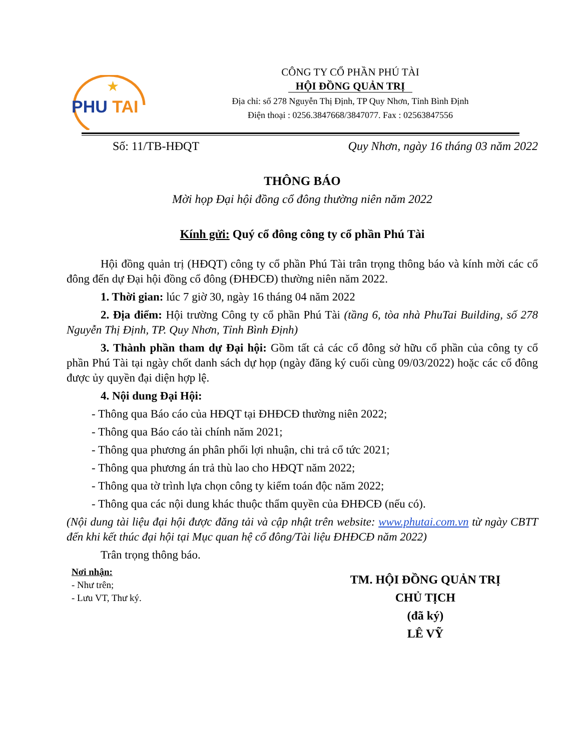★
PHU TAI
CÔNG TY CỔ PHẦN PHÚ TÀI
HỘI ĐỒNG QUẢN TRỊ
Địa chỉ: số 278 Nguyễn Thị Định, TP Quy Nhơn, Tỉnh Bình Định
Điện thoại : 0256.3847668/3847077. Fax : 02563847556
Số: 11/TB-HĐQT Quy Nhơn, ngày 16 tháng 03 năm 2022
THÔNG BÁO
Mời họp Đại hội đồng cổ đông thường niên năm 2022
Kính gửi: Quý cổ đông công ty cổ phần Phú Tài
Hội đồng quản trị (HĐQT) công ty cổ phần Phú Tài trân trọng thông báo và kính mời các cổ đông đến dự Đại hội đồng cổ đông (ĐHĐCĐ) thường niên năm 2022.
1. Thời gian: lúc 7 giờ 30, ngày 16 tháng 04 năm 2022
2. Địa điểm: Hội trường Công ty cổ phần Phú Tài (tầng 6, tòa nhà PhuTai Building, số 278 Nguyễn Thị Định, TP. Quy Nhơn, Tỉnh Bình Định)
3. Thành phần tham dự Đại hội: Gồm tất cả các cổ đông sở hữu cổ phần của công ty cổ phần Phú Tài tại ngày chốt danh sách dự họp (ngày đăng ký cuối cùng 09/03/2022) hoặc các cổ đông được ủy quyền đại diện hợp lệ.
4. Nội dung Đại Hội:
- Thông qua Báo cáo của HĐQT tại ĐHĐCĐ thường niên 2022;
- Thông qua Báo cáo tài chính năm 2021;
- Thông qua phương án phân phối lợi nhuận, chi trả cổ tức 2021;
- Thông qua phương án trả thù lao cho HĐQT năm 2022;
- Thông qua tờ trình lựa chọn công ty kiểm toán độc năm 2022;
- Thông qua các nội dung khác thuộc thẩm quyền của ĐHĐCĐ (nếu có).
(Nội dung tài liệu đại hội được đăng tải và cập nhật trên website: www.phutai.com.vn từ ngày CBTT đến khi kết thúc đại hội tại Mục quan hệ cổ đông/Tài liệu ĐHĐCĐ năm 2022)
Trân trọng thông báo.
Nơi nhận:
- Như trên;
- Lưu VT, Thư ký.
TM. HỘI ĐỒNG QUẢN TRỊ
CHỦ TỊCH
(đã ký)
LÊ VỸ